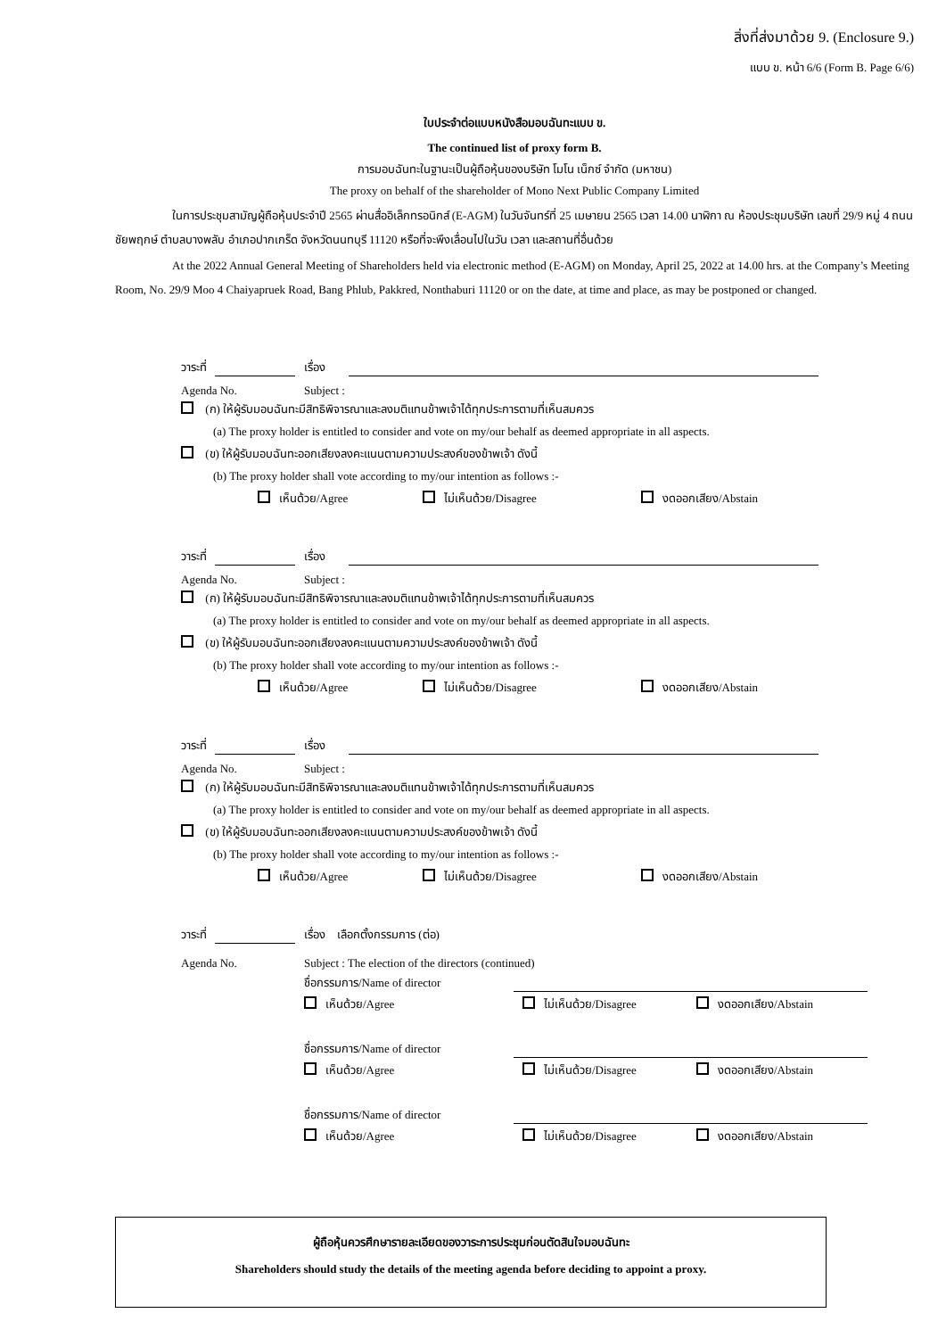สิ่งที่ส่งมาด้วย 9. (Enclosure 9.)
แบบ ข. หน้า 6/6 (Form B. Page 6/6)
ใบประจำต่อแบบหนังสือมอบฉันทะแบบ ข.
The continued list of proxy form B.
การมอบฉันทะในฐานะเป็นผู้ถือหุ้นของบริษัท โมโน เน็กซ์ จำกัด (มหาชน)
The proxy on behalf of the shareholder of Mono Next Public Company Limited
ในการประชุมสามัญผู้ถือหุ้นประจำปี 2565 ผ่านสื่ออิเล็กทรอนิกส์ (E-AGM) ในวันจันทร์ที่ 25 เมษายน 2565 เวลา 14.00 นาฬิกา ณ ห้องประชุมบริษัท เลขที่ 29/9 หมู่ 4 ถนนชัยพฤกษ์ ตำบลบางพลับ อำเภอปากเกร็ด จังหวัดนนทบุรี 11120 หรือที่จะพึงเลื่อนไปในวัน เวลา และสถานที่อื่นด้วย
At the 2022 Annual General Meeting of Shareholders held via electronic method (E-AGM) on Monday, April 25, 2022 at 14.00 hrs. at the Company’s Meeting Room, No. 29/9 Moo 4 Chaiyapruek Road, Bang Phlub, Pakkred, Nonthaburi 11120 or on the date, at time and place, as may be postponed or changed.
วาระที่ เรื่อง
Agenda No. Subject :
(ก) ให้ผู้รับมอบฉันทะมีสิทธิพิจารณาและลงมติแทนข้าพเจ้าได้ทุกประการตามที่เห็นสมควร
(a) The proxy holder is entitled to consider and vote on my/our behalf as deemed appropriate in all aspects.
(ข) ให้ผู้รับมอบฉันทะออกเสียงลงคะแนนตามความประสงค์ของข้าพเจ้า ดังนี้
(b) The proxy holder shall vote according to my/our intention as follows :-
เห็นด้วย/Agree ไม่เห็นด้วย/Disagree งดออกเสียง/Abstain
วาระที่ เรื่อง
Agenda No. Subject :
(ก) ให้ผู้รับมอบฉันทะมีสิทธิพิจารณาและลงมติแทนข้าพเจ้าได้ทุกประการตามที่เห็นสมควร
(a) The proxy holder is entitled to consider and vote on my/our behalf as deemed appropriate in all aspects.
(ข) ให้ผู้รับมอบฉันทะออกเสียงลงคะแนนตามความประสงค์ของข้าพเจ้า ดังนี้
(b) The proxy holder shall vote according to my/our intention as follows :-
เห็นด้วย/Agree ไม่เห็นด้วย/Disagree งดออกเสียง/Abstain
วาระที่ เรื่อง
Agenda No. Subject :
(ก) ให้ผู้รับมอบฉันทะมีสิทธิพิจารณาและลงมติแทนข้าพเจ้าได้ทุกประการตามที่เห็นสมควร
(a) The proxy holder is entitled to consider and vote on my/our behalf as deemed appropriate in all aspects.
(ข) ให้ผู้รับมอบฉันทะออกเสียงลงคะแนนตามความประสงค์ของข้าพเจ้า ดังนี้
(b) The proxy holder shall vote according to my/our intention as follows :-
เห็นด้วย/Agree ไม่เห็นด้วย/Disagree งดออกเสียง/Abstain
วาระที่ เรื่อง เลือกตั้งกรรมการ (ต่อ)
Agenda No. Subject : The election of the directors (continued)
ชื่อกรรมการ/Name of director
เห็นด้วย/Agree ไม่เห็นด้วย/Disagree งดออกเสียง/Abstain
ชื่อกรรมการ/Name of director
เห็นด้วย/Agree ไม่เห็นด้วย/Disagree งดออกเสียง/Abstain
ชื่อกรรมการ/Name of director
เห็นด้วย/Agree ไม่เห็นด้วย/Disagree งดออกเสียง/Abstain
ผู้ถือหุ้นควรศึกษารายละเอียดของวาระการประชุมก่อนตัดสินใจมอบฉันทะ
Shareholders should study the details of the meeting agenda before deciding to appoint a proxy.